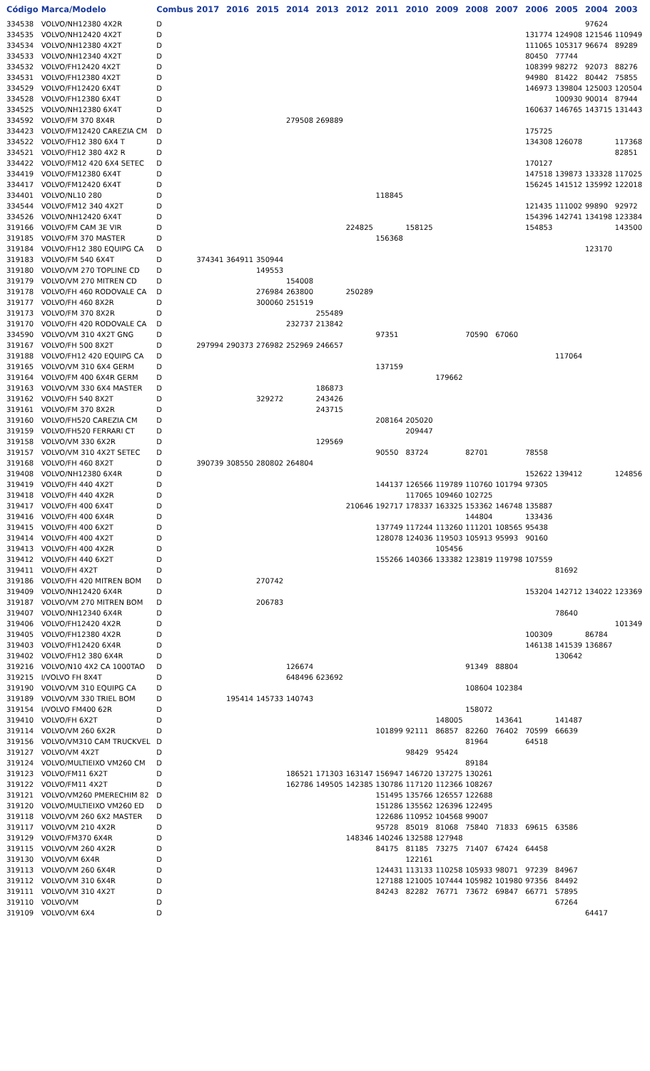| Código | Marca/Modelo | Combus | 2017 | 2016 | 2015 | 2014 | 2013 | 2012 | 2011 | 2010 | 2009 | 2008 | 2007 | 2006 | 2005 | 2004 | 2003 |
| --- | --- | --- | --- | --- | --- | --- | --- | --- | --- | --- | --- | --- | --- | --- | --- | --- | --- |
| 334538 | VOLVO/NH12380 4X2R | D | | | | | | | | | | | | | | 97624 | |
| 334535 | VOLVO/NH12420 4X2T | D | | | | | | | | | | | | 131774 | 124908 | 121546 | 110949 |
| 334534 | VOLVO/NH12380 4X2T | D | | | | | | | | | | | | 111065 | 105317 | 96674 | 89289 |
| 334533 | VOLVO/NH12340 4X2T | D | | | | | | | | | | | | 80450 | 77744 | | |
| 334532 | VOLVO/FH12420 4X2T | D | | | | | | | | | | | | 108399 | 98272 | 92073 | 88276 |
| 334531 | VOLVO/FH12380 4X2T | D | | | | | | | | | | | | 94980 | 81422 | 80442 | 75855 |
| 334529 | VOLVO/FH12420 6X4T | D | | | | | | | | | | | | 146973 | 139804 | 125003 | 120504 |
| 334528 | VOLVO/FH12380 6X4T | D | | | | | | | | | | | | | 100930 | 90014 | 87944 |
| 334525 | VOLVO/NH12380 6X4T | D | | | | | | | | | | | | 160637 | 146765 | 143715 | 131443 |
| 334592 | VOLVO/FM 370 8X4R | D | | | | 279508 | 269889 | | | | | | | | | | |
| 334423 | VOLVO/FM12420 CAREZIA CM | D | | | | | | | | | | | | 175725 | | | |
| 334522 | VOLVO/FH12 380 6X4 T | D | | | | | | | | | | | | 134308 | 126078 | | 117368 |
| 334521 | VOLVO/FH12 380 4X2 R | D | | | | | | | | | | | | | | | 82851 |
| 334422 | VOLVO/FM12 420 6X4 SETEC | D | | | | | | | | | | | | 170127 | | | |
| 334419 | VOLVO/FM12380 6X4T | D | | | | | | | | | | | | 147518 | 139873 | 133328 | 117025 |
| 334417 | VOLVO/FM12420 6X4T | D | | | | | | | | | | | | 156245 | 141512 | 135992 | 122018 |
| 334401 | VOLVO/NL10 280 | D | | | | | | | 118845 | | | | | | | | |
| 334544 | VOLVO/FM12 340 4X2T | D | | | | | | | | | | | | 121435 | 111002 | 99890 | 92972 |
| 334526 | VOLVO/NH12420 6X4T | D | | | | | | | | | | | | 154396 | 142741 | 134198 | 123384 |
| 319166 | VOLVO/FM CAM 3E VIR | D | | | | | | 224825 | | 158125 | | | | 154853 | | | 143500 |
| 319185 | VOLVO/FM 370 MASTER | D | | | | | | | 156368 | | | | | | | | |
| 319184 | VOLVO/FH12 380 EQUIPG CA | D | | | | | | | | | | | | | | 123170 | |
| 319183 | VOLVO/FM 540 6X4T | D | 374341 | 364911 | 350944 | | | | | | | | | | | | |
| 319180 | VOLVO/VM 270 TOPLINE CD | D | | | 149553 | | | | | | | | | | | | |
| 319179 | VOLVO/VM 270 MITREN CD | D | | | | 154008 | | | | | | | | | | | |
| 319178 | VOLVO/FH 460 RODOVALE CA | D | | | 276984 | 263800 | | 250289 | | | | | | | | | |
| 319177 | VOLVO/FH 460 8X2R | D | | | 300060 | 251519 | | | | | | | | | | | |
| 319173 | VOLVO/FM 370 8X2R | D | | | | | 255489 | | | | | | | | | | |
| 319170 | VOLVO/FH 420 RODOVALE CA | D | | | | 232737 | 213842 | | | | | | | | | | |
| 334590 | VOLVO/VM 310 4X2T GNG | D | | | | | | | 97351 | | | 70590 | 67060 | | | | |
| 319167 | VOLVO/FH 500 8X2T | D | 297994 | 290373 | 276982 | 252969 | 246657 | | | | | | | | | | |
| 319188 | VOLVO/FH12 420 EQUIPG CA | D | | | | | | | | | | | | | 117064 | | |
| 319165 | VOLVO/VM 310 6X4 GERM | D | | | | | | | 137159 | | | | | | | | |
| 319164 | VOLVO/FM 400 6X4R GERM | D | | | | | | | | | 179662 | | | | | | |
| 319163 | VOLVO/VM 330 6X4 MASTER | D | | | | | 186873 | | | | | | | | | | |
| 319162 | VOLVO/FH 540 8X2T | D | | | 329272 | | 243426 | | | | | | | | | | |
| 319161 | VOLVO/FM 370 8X2R | D | | | | | 243715 | | | | | | | | | | |
| 319160 | VOLVO/FH520 CAREZIA CM | D | | | | | | | 208164 | 205020 | | | | | | | |
| 319159 | VOLVO/FH520 FERRARI CT | D | | | | | | | | 209447 | | | | | | | |
| 319158 | VOLVO/VM 330 6X2R | D | | | | | 129569 | | | | | | | | | | |
| 319157 | VOLVO/VM 310 4X2T SETEC | D | | | | | | | 90550 | 83724 | | 82701 | | 78558 | | | |
| 319168 | VOLVO/FH 460 8X2T | D | 390739 | 308550 | 280802 | 264804 | | | | | | | | | | | |
| 319408 | VOLVO/NH12380 6X4R | D | | | | | | | | | | | | 152622 | 139412 | | 124856 |
| 319419 | VOLVO/FH 440 4X2T | D | | | | | | | 144137 | 126566 | 119789 | 110760 | 101794 | 97305 | | | |
| 319418 | VOLVO/FH 440 4X2R | D | | | | | | | | 117065 | 109460 | 102725 | | | | | |
| 319417 | VOLVO/FH 400 6X4T | D | | | | | | 210646 | 192717 | 178337 | 163325 | 153362 | 146748 | 135887 | | | |
| 319416 | VOLVO/FH 400 6X4R | D | | | | | | | | | | 144804 | | 133436 | | | |
| 319415 | VOLVO/FH 400 6X2T | D | | | | | | | 137749 | 117244 | 113260 | 111201 | 108565 | 95438 | | | |
| 319414 | VOLVO/FH 400 4X2T | D | | | | | | | 128078 | 124036 | 119503 | 105913 | 95993 | 90160 | | | |
| 319413 | VOLVO/FH 400 4X2R | D | | | | | | | | | 105456 | | | | | | |
| 319412 | VOLVO/FH 440 6X2T | D | | | | | | | 155266 | 140366 | 133382 | 123819 | 119798 | 107559 | | | |
| 319411 | VOLVO/FH 4X2T | D | | | | | | | | | | | | | 81692 | | |
| 319186 | VOLVO/FH 420 MITREN BOM | D | | | 270742 | | | | | | | | | | | | |
| 319409 | VOLVO/NH12420 6X4R | D | | | | | | | | | | | | 153204 | 142712 | 134022 | 123369 |
| 319187 | VOLVO/VM 270 MITREN BOM | D | | | 206783 | | | | | | | | | | | | |
| 319407 | VOLVO/NH12340 6X4R | D | | | | | | | | | | | | | 78640 | | |
| 319406 | VOLVO/FH12420 4X2R | D | | | | | | | | | | | | | | | 101349 |
| 319405 | VOLVO/FH12380 4X2R | D | | | | | | | | | | | | 100309 | | 86784 | |
| 319403 | VOLVO/FH12420 6X4R | D | | | | | | | | | | | | 146138 | 141539 | 136867 | |
| 319402 | VOLVO/FH12 380 6X4R | D | | | | | | | | | | | | | 130642 | | |
| 319216 | VOLVO/N10 4X2 CA 1000TAO | D | | | | 126674 | | | | | | 91349 | 88804 | | | | |
| 319215 | I/VOLVO FH 8X4T | D | | | | 648496 | 623692 | | | | | | | | | | |
| 319190 | VOLVO/VM 310 EQUIPG CA | D | | | | | | | | | | 108604 | 102384 | | | | |
| 319189 | VOLVO/VM 330 TRIEL BOM | D | | 195414 | 145733 | 140743 | | | | | | | | | | | |
| 319154 | I/VOLVO FM400 62R | D | | | | | | | | | | 158072 | | | | | |
| 319410 | VOLVO/FH 6X2T | D | | | | | | | | | 148005 | | 143641 | | 141487 | | |
| 319114 | VOLVO/VM 260 6X2R | D | | | | | | | 101899 | 92111 | 86857 | 82260 | 76402 | 70599 | 66639 | | |
| 319156 | VOLVO/VM310 CAM TRUCKVEL | D | | | | | | | | | | 81964 | | 64518 | | | |
| 319127 | VOLVO/VM 4X2T | D | | | | | | | | 98429 | 95424 | | | | | | |
| 319124 | VOLVO/MULTIEIXO VM260 CM | D | | | | | | | | | | 89184 | | | | | |
| 319123 | VOLVO/FM11 6X2T | D | | | | 186521 | 171303 | 163147 | 156947 | 146720 | 137275 | 130261 | | | | | |
| 319122 | VOLVO/FM11 4X2T | D | | | | 162786 | 149505 | 142385 | 130786 | 117120 | 112366 | 108267 | | | | | |
| 319121 | VOLVO/VM260 PMERECHIM 82 | D | | | | | | | 151495 | 135766 | 126557 | 122688 | | | | | |
| 319120 | VOLVO/MULTIEIXO VM260 ED | D | | | | | | | 151286 | 135562 | 126396 | 122495 | | | | | |
| 319118 | VOLVO/VM 260 6X2 MASTER | D | | | | | | | 122686 | 110952 | 104568 | 99007 | | | | | |
| 319117 | VOLVO/VM 210 4X2R | D | | | | | | | 95728 | 85019 | 81068 | 75840 | 71833 | 69615 | 63586 | | |
| 319129 | VOLVO/FM370 6X4R | D | | | | | | 148346 | 140246 | 132588 | 127948 | | | | | | |
| 319115 | VOLVO/VM 260 4X2R | D | | | | | | | 84175 | 81185 | 73275 | 71407 | 67424 | 64458 | | | |
| 319130 | VOLVO/VM 6X4R | D | | | | | | | | 122161 | | | | | | | |
| 319113 | VOLVO/VM 260 6X4R | D | | | | | | | 124431 | 113133 | 110258 | 105933 | 98071 | 97239 | 84967 | | |
| 319112 | VOLVO/VM 310 6X4R | D | | | | | | | 127188 | 121005 | 107444 | 105982 | 101980 | 97356 | 84492 | | |
| 319111 | VOLVO/VM 310 4X2T | D | | | | | | | 84243 | 82282 | 76771 | 73672 | 69847 | 66771 | 57895 | | |
| 319110 | VOLVO/VM | D | | | | | | | | | | | | | 67264 | | |
| 319109 | VOLVO/VM 6X4 | D | | | | | | | | | | | | | | 64417 | |